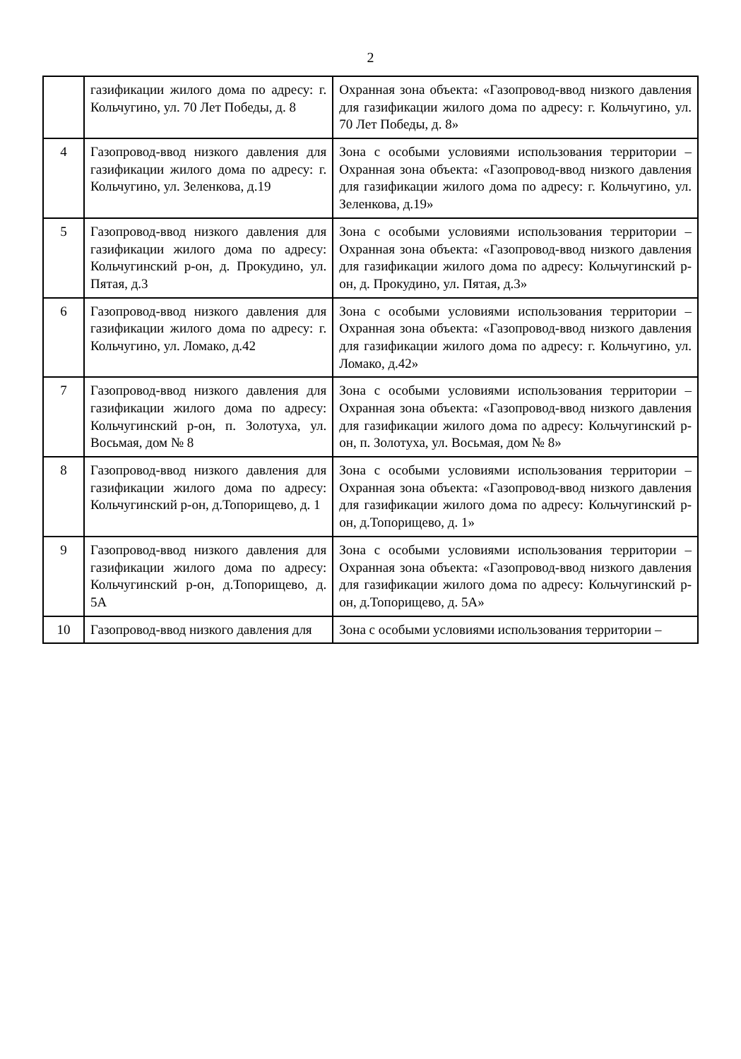2
| | газификации жилого дома по адресу: г. Кольчугино, ул. 70 Лет Победы, д. 8 | Охранная зона объекта: «Газопровод-ввод низкого давления для газификации жилого дома по адресу: г. Кольчугино, ул. 70 Лет Победы, д. 8» |
| 4 | Газопровод-ввод низкого давления для газификации жилого дома по адресу: г. Кольчугино, ул. Зеленкова, д.19 | Зона с особыми условиями использования территории – Охранная зона объекта: «Газопровод-ввод низкого давления для газификации жилого дома по адресу: г. Кольчугино, ул. Зеленкова, д.19» |
| 5 | Газопровод-ввод низкого давления для газификации жилого дома по адресу: Кольчугинский р-он, д. Прокудино, ул. Пятая, д.3 | Зона с особыми условиями использования территории – Охранная зона объекта: «Газопровод-ввод низкого давления для газификации жилого дома по адресу: Кольчугинский р-он, д. Прокудино, ул. Пятая, д.3» |
| 6 | Газопровод-ввод низкого давления для газификации жилого дома по адресу: г. Кольчугино, ул. Ломако, д.42 | Зона с особыми условиями использования территории – Охранная зона объекта: «Газопровод-ввод низкого давления для газификации жилого дома по адресу: г. Кольчугино, ул. Ломако, д.42» |
| 7 | Газопровод-ввод низкого давления для газификации жилого дома по адресу: Кольчугинский р-он, п. Золотуха, ул. Восьмая, дом № 8 | Зона с особыми условиями использования территории – Охранная зона объекта: «Газопровод-ввод низкого давления для газификации жилого дома по адресу: Кольчугинский р-он, п. Золотуха, ул. Восьмая, дом № 8» |
| 8 | Газопровод-ввод низкого давления для газификации жилого дома по адресу: Кольчугинский р-он, д.Топорищево, д. 1 | Зона с особыми условиями использования территории – Охранная зона объекта: «Газопровод-ввод низкого давления для газификации жилого дома по адресу: Кольчугинский р-он, д.Топорищево, д. 1» |
| 9 | Газопровод-ввод низкого давления для газификации жилого дома по адресу: Кольчугинский р-он, д.Топорищево, д. 5А | Зона с особыми условиями использования территории – Охранная зона объекта: «Газопровод-ввод низкого давления для газификации жилого дома по адресу: Кольчугинский р-он, д.Топорищево, д. 5А» |
| 10 | Газопровод-ввод низкого давления для | Зона с особыми условиями использования территории – |